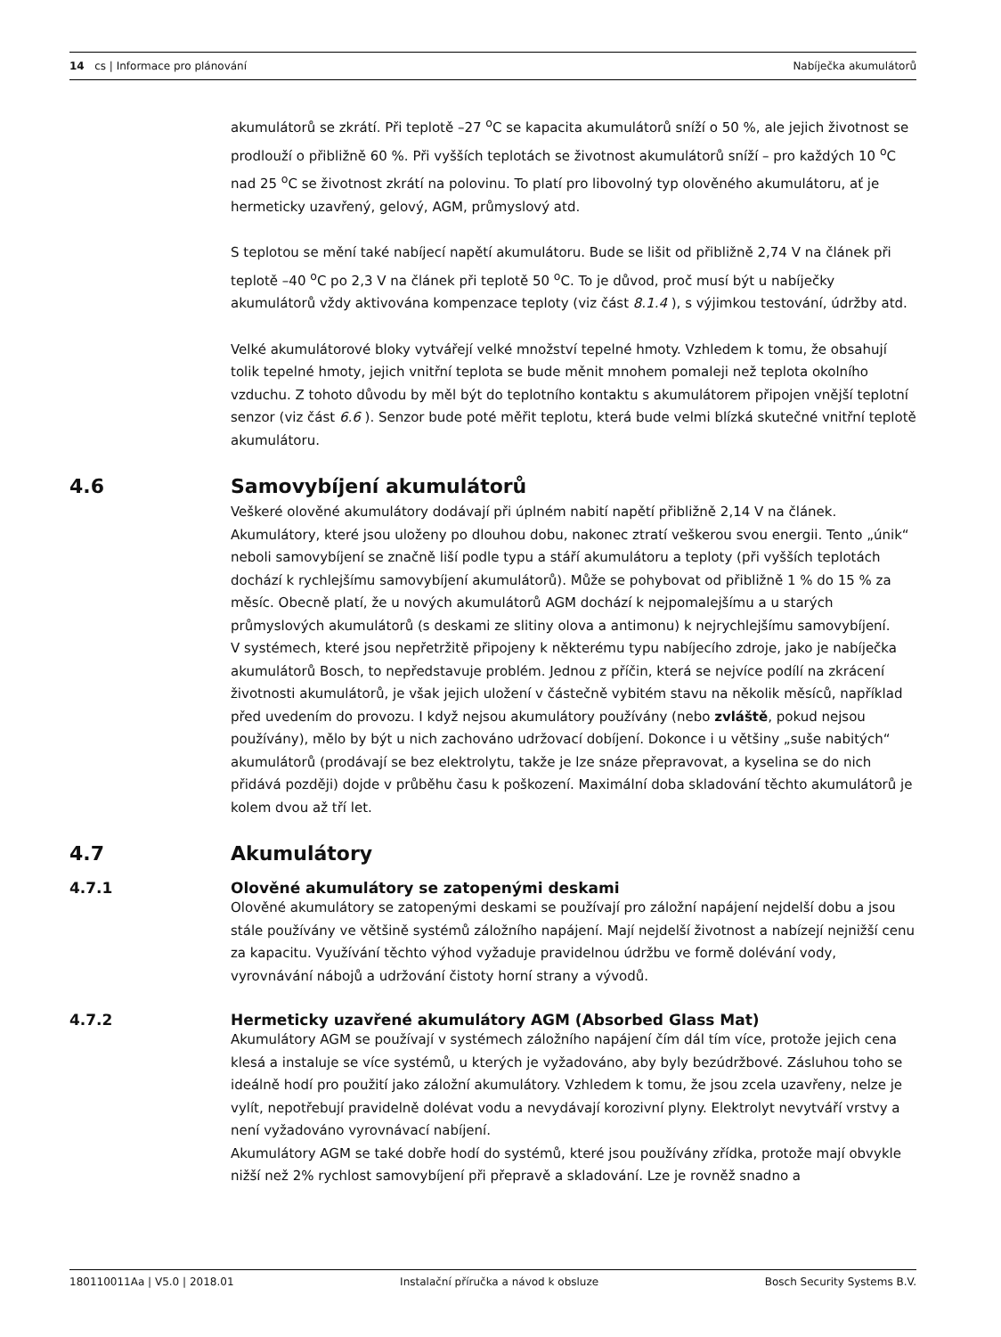14 cs | Informace pro plánování Nabíječka akumulátorů
akumulátorů se zkrátí. Při teplotě –27 <sup>o</sup>C se kapacita akumulátorů sníží o 50 %, ale jejich životnost se prodlouží o přibližně 60 %. Při vyšších teplotách se životnost akumulátorů sníží – pro každých 10 <sup>o</sup>C nad 25 <sup>o</sup>C se životnost zkrátí na polovinu. To platí pro libovolný typ olověného akumulátoru, ať je hermeticky uzavřený, gelový, AGM, průmyslový atd.
S teplotou se mění také nabíjecí napětí akumulátoru. Bude se lišit od přibližně 2,74 V na článek při teplotě –40 <sup>o</sup>C po 2,3 V na článek při teplotě 50 <sup>o</sup>C. To je důvod, proč musí být u nabíječky akumulátorů vždy aktivována kompenzace teploty (viz část 8.1.4 ), s výjimkou testování, údržby atd.
Velké akumulátorové bloky vytvářejí velké množství tepelné hmoty. Vzhledem k tomu, že obsahují tolik tepelné hmoty, jejich vnitřní teplota se bude měnit mnohem pomaleji než teplota okolního vzduchu. Z tohoto důvodu by měl být do teplotního kontaktu s akumulátorem připojen vnější teplotní senzor (viz část 6.6 ). Senzor bude poté měřit teplotu, která bude velmi blízká skutečné vnitřní teplotě akumulátoru.
4.6 Samovybíjení akumulátorů
Veškeré olověné akumulátory dodávají při úplném nabití napětí přibližně 2,14 V na článek. Akumulátory, které jsou uloženy po dlouhou dobu, nakonec ztratí veškerou svou energii. Tento „únik“ neboli samovybíjení se značně liší podle typu a stáří akumulátoru a teploty (při vyšších teplotách dochází k rychlejšímu samovybíjení akumulátorů). Může se pohybovat od přibližně 1 % do 15 % za měsíc. Obecně platí, že u nových akumulátorů AGM dochází k nejpomalejšímu a u starých průmyslových akumulátorů (s deskami ze slitiny olova a antimonu) k nejrychlejšímu samovybíjení.
V systémech, které jsou nepřetržitě připojeny k některému typu nabíjecího zdroje, jako je nabíječka akumulátorů Bosch, to nepředstavuje problém. Jednou z příčin, která se nejvíce podílí na zkrácení životnosti akumulátorů, je však jejich uložení v částečně vybitém stavu na několik měsíců, například před uvedením do provozu. I když nejsou akumulátory používány (nebo zvláště, pokud nejsou používány), mělo by být u nich zachováno udržovací dobíjení. Dokonce i u většiny „suše nabitých“ akumulátorů (prodávají se bez elektrolytu, takže je lze snáze přepravovat, a kyselina se do nich přidává později) dojde v průběhu času k poškození. Maximální doba skladování těchto akumulátorů je kolem dvou až tří let.
4.7 Akumulátory
4.7.1 Olověné akumulátory se zatopenými deskami
Olověné akumulátory se zatopenými deskami se používají pro záložní napájení nejdelší dobu a jsou stále používány ve většině systémů záložního napájení. Mají nejdelší životnost a nabízejí nejnižší cenu za kapacitu. Využívání těchto výhod vyžaduje pravidelnou údržbu ve formě dolévání vody, vyrovnávání nábojů a udržování čistoty horní strany a vývodů.
4.7.2 Hermeticky uzavřené akumulátory AGM (Absorbed Glass Mat)
Akumulátory AGM se používají v systémech záložního napájení čím dál tím více, protože jejich cena klesá a instaluje se více systémů, u kterých je vyžadováno, aby byly bezúdržbové. Zásluhou toho se ideálně hodí pro použití jako záložní akumulátory. Vzhledem k tomu, že jsou zcela uzavřeny, nelze je vylít, nepotřebují pravidelně dolévat vodu a nevydávají korozivní plyny. Elektrolyt nevytváří vrstvy a není vyžadováno vyrovnávací nabíjení.
Akumulátory AGM se také dobře hodí do systémů, které jsou používány zřídka, protože mají obvykle nižší než 2% rychlost samovybíjení při přepravě a skladování. Lze je rovněž snadno a
180110011Aa | V5.0 | 2018.01 Instalační příručka a návod k obsluze Bosch Security Systems B.V.